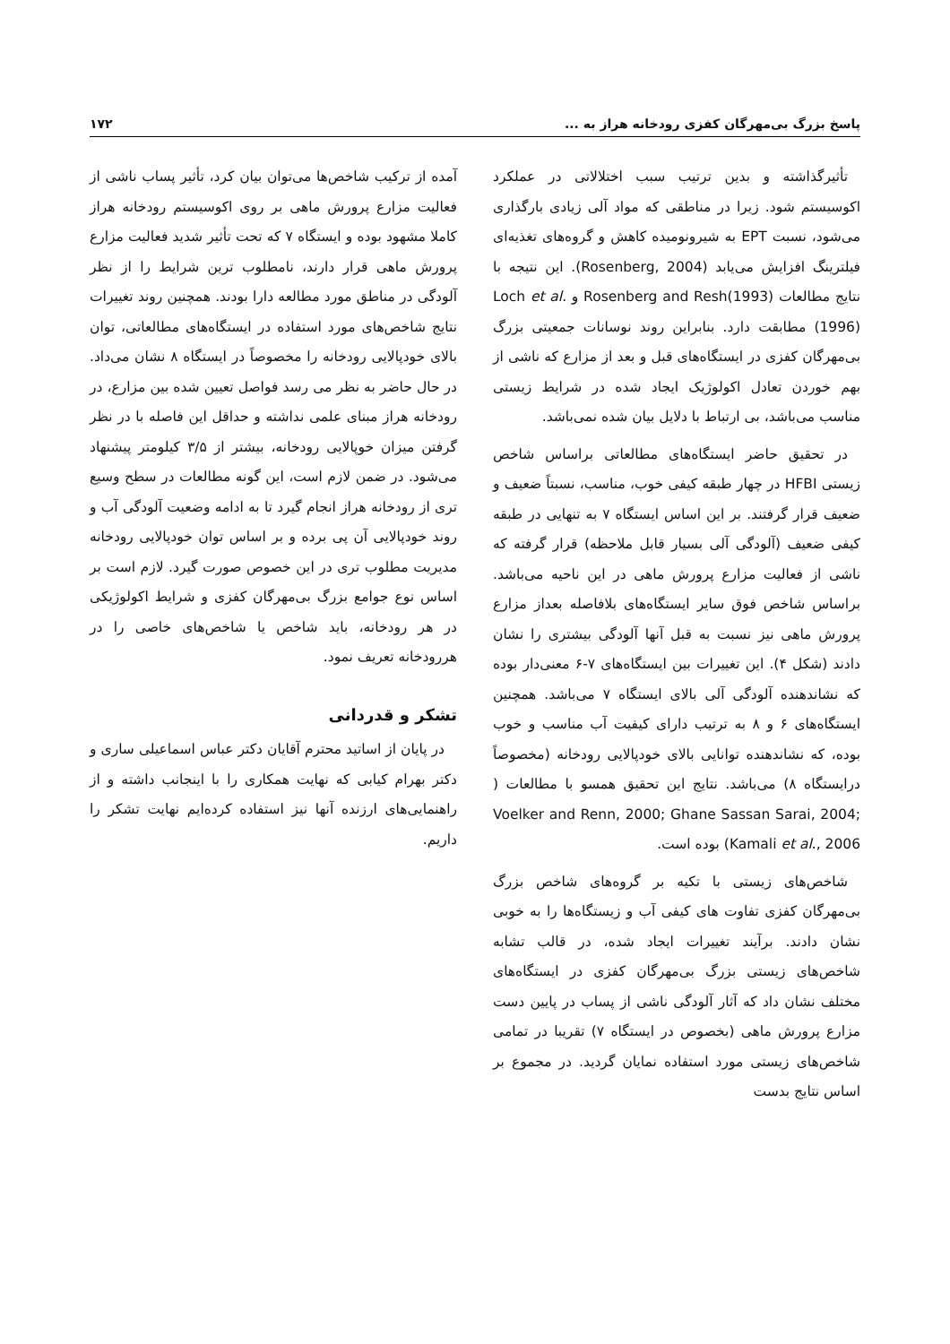پاسخ بزرگ بی‌مهرگان کفزی رودخانه هراز به ... ۱۷۲
تأثیرگذاشته و بدین ترتیب سبب اختلالاتی در عملکرد اکوسیستم شود. زیرا در مناطقی که مواد آلی زیادی بارگذاری می‌شود، نسبت EPT به شیرونومیده کاهش و گروه‌های تغذیه‌ای فیلترینگ افزایش می‌یابد (Rosenberg, 2004). این نتیجه با نتایج مطالعات Rosenberg and Resh(1993) و Loch et al.(1996) مطابقت دارد. بنابراین روند نوسانات جمعیتی بزرگ بی‌مهرگان کفزی در ایستگاه‌های قبل و بعد از مزارع که ناشی از بهم خوردن تعادل اکولوژیک ایجاد شده در شرایط زیستی مناسب می‌باشد، بی ارتباط با دلایل بیان شده نمی‌باشد.
در تحقیق حاضر ایستگاه‌های مطالعاتی براساس شاخص زیستی HFBI در چهار طبقه کیفی خوب، مناسب، نسبتاً ضعیف و ضعیف قرار گرفتند. بر این اساس ایستگاه ۷ به تنهایی در طبقه کیفی ضعیف (آلودگی آلی بسیار قابل ملاحظه) قرار گرفته که ناشی از فعالیت مزارع پرورش ماهی در این ناحیه می‌باشد. براساس شاخص فوق سایر ایستگاه‌های بلافاصله بعداز مزارع پرورش ماهی نیز نسبت به قبل آنها آلودگی بیشتری را نشان دادند (شکل ۴). این تغییرات بین ایستگاه‌های ۷-۶ معنی‌دار بوده که نشاندهنده آلودگی آلی بالای ایستگاه ۷ می‌باشد. همچنین ایستگاه‌های ۶ و ۸ به ترتیب دارای کیفیت آب مناسب و خوب بوده، که نشاندهنده توانایی بالای خودپالایی رودخانه (مخصوصاً درایستگاه ۸) می‌باشد. نتایج این تحقیق همسو با مطالعات ( Voelker and Renn, 2000; Ghane Sassan Sarai, 2004; Kamali et al., 2006) بوده است.
شاخص‌های زیستی با تکیه بر گروه‌های شاخص بزرگ بی‌مهرگان کفزی تفاوت های کیفی آب و زیستگاه‌ها را به خوبی نشان دادند. برآیند تغییرات ایجاد شده، در قالب تشابه شاخص‌های زیستی بزرگ بی‌مهرگان کفزی در ایستگاه‌های مختلف نشان داد که آثار آلودگی ناشی از پساب در پایین دست مزارع پرورش ماهی (بخصوص در ایستگاه ۷) تقریبا در تمامی شاخص‌های زیستی مورد استفاده نمایان گردید. در مجموع بر اساس نتایج بدست
آمده از ترکیب شاخص‌ها می‌توان بیان کرد، تأثیر پساب ناشی از فعالیت مزارع پرورش ماهی بر روی اکوسیستم رودخانه هراز کاملا مشهود بوده و ایستگاه ۷ که تحت تأثیر شدید فعالیت مزارع پرورش ماهی قرار دارند، نامطلوب ترین شرایط را از نظر آلودگی در مناطق مورد مطالعه دارا بودند. همچنین روند تغییرات نتایج شاخص‌های مورد استفاده در ایستگاه‌های مطالعاتی، توان بالای خودپالایی رودخانه را مخصوصاً در ایستگاه ۸ نشان می‌داد. در حال حاضر به نظر می رسد فواصل تعیین شده بین مزارع، در رودخانه هراز مبنای علمی نداشته و حداقل این فاصله با در نظر گرفتن میزان خوپالایی رودخانه، بیشتر از ۳/۵ کیلومتر پیشنهاد می‌شود. در ضمن لازم است، این گونه مطالعات در سطح وسیع تری از رودخانه هراز انجام گیرد تا به ادامه وضعیت آلودگی آب و روند خودپالایی آن پی برده و بر اساس توان خودپالایی رودخانه مدیریت مطلوب تری در این خصوص صورت گیرد. لازم است بر اساس نوع جوامع بزرگ بی‌مهرگان کفزی و شرایط اکولوژیکی در هر رودخانه، باید شاخص یا شاخص‌های خاصی را در هررودخانه تعریف نمود.
تشکر و قدردانی
در پایان از اساتید محترم آقایان دکتر عباس اسماعیلی ساری و دکتر بهرام کیابی که نهایت همکاری را با اینجانب داشته و از راهنمایی‌های ارزنده آنها نیز استفاده کرده‌ایم نهایت تشکر را داریم.